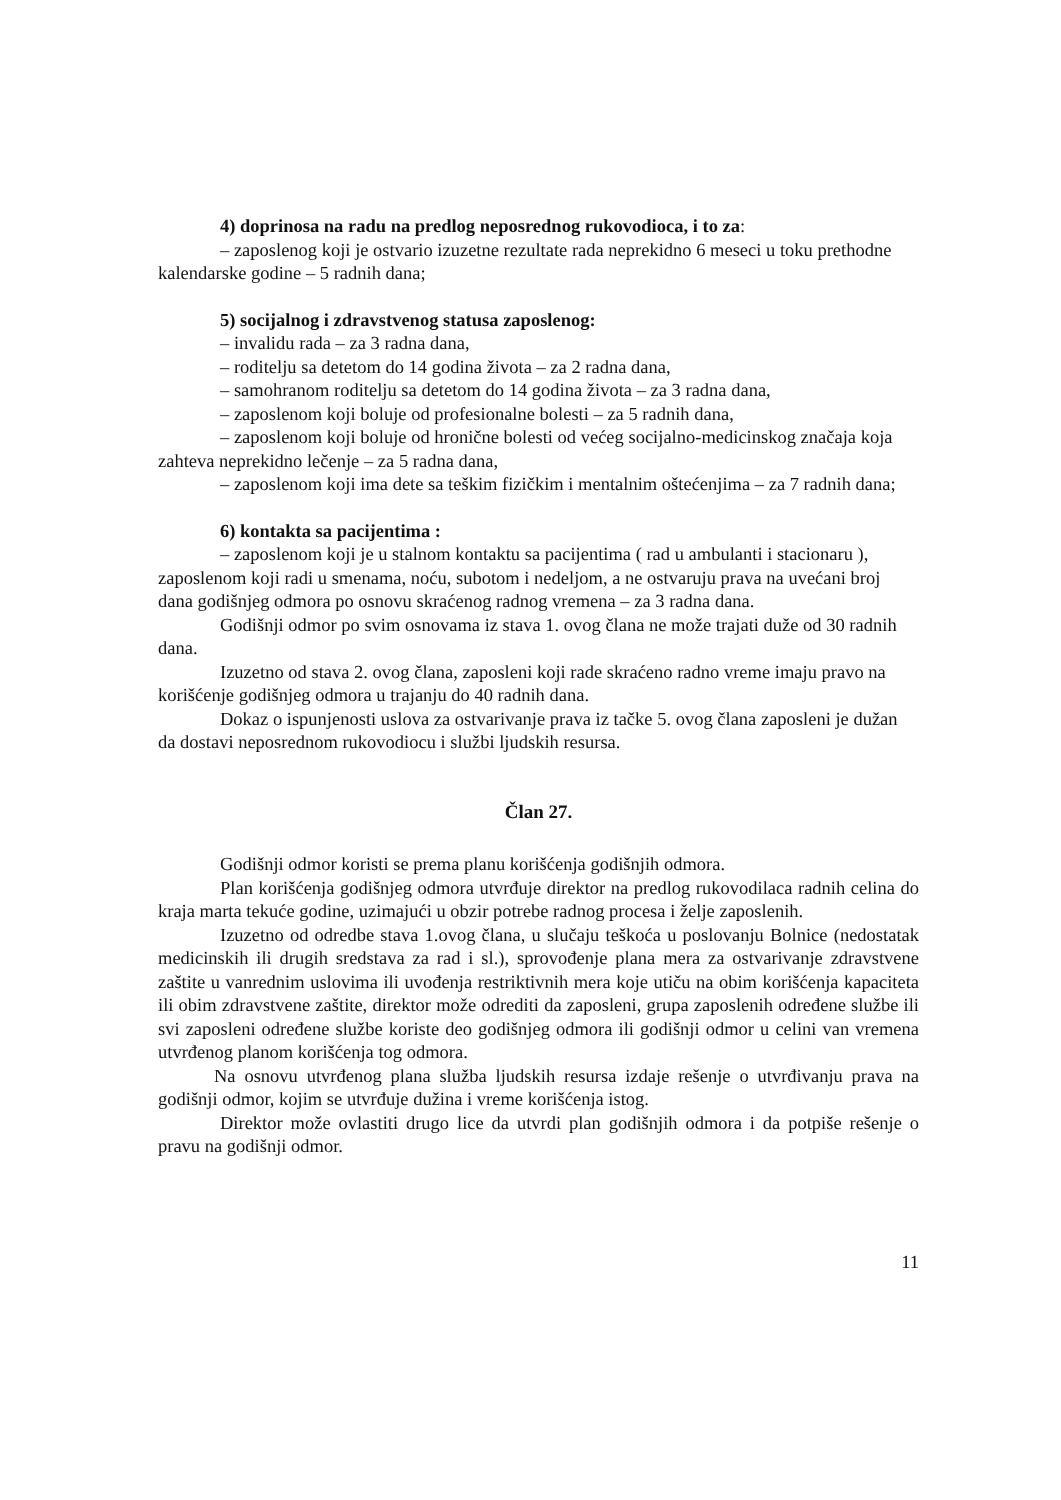4) doprinosa na radu na predlog neposrednog rukovodioca, i to za:
– zaposlenog koji je ostvario izuzetne rezultate rada neprekidno 6 meseci u toku prethodne kalendarske godine – 5 radnih dana;
5) socijalnog i zdravstvenog statusa zaposlenog:
– invalidu rada – za 3 radna dana,
– roditelju sa detetom do 14 godina života – za 2 radna dana,
– samohranom roditelju sa detetom do 14 godina života – za 3 radna dana,
– zaposlenom koji boluje od profesionalne bolesti – za 5 radnih dana,
– zaposlenom koji boluje od hronične bolesti od većeg socijalno-medicinskog značaja koja zahteva neprekidno lečenje – za 5 radna dana,
– zaposlenom koji ima dete sa teškim fizičkim i mentalnim oštećenjima – za 7 radnih dana;
6) kontakta sa pacijentima :
– zaposlenom koji je u stalnom kontaktu sa pacijentima ( rad u ambulanti i stacionaru ), zaposlenom koji radi u smenama, noću, subotom i nedeljom, a ne ostvaruju prava na uvećani broj dana godišnjeg odmora po osnovu skraćenog radnog vremena – za 3 radna dana.
Godišnji odmor po svim osnovama iz stava 1. ovog člana ne može trajati duže od 30 radnih dana.
Izuzetno od stava 2. ovog člana, zaposleni koji rade skraćeno radno vreme imaju pravo na korišćenje godišnjeg odmora u trajanju do 40 radnih dana.
Dokaz o ispunjenosti uslova za ostvarivanje prava iz tačke 5. ovog člana zaposleni je dužan da dostavi neposrednom rukovodiocu i službi ljudskih resursa.
Član 27.
Godišnji odmor koristi se prema planu korišćenja godišnjih odmora.
Plan korišćenja godišnjeg odmora utvrđuje direktor na predlog rukovodilaca radnih celina do kraja marta tekuće godine, uzimajući u obzir potrebe radnog procesa i želje zaposlenih.
Izuzetno od odredbe stava 1.ovog člana, u slučaju teškoća u poslovanju Bolnice (nedostatak medicinskih ili drugih sredstava za rad i sl.), sprovođenje plana mera za ostvarivanje zdravstvene zaštite u vanrednim uslovima ili uvođenja restriktivnih mera koje utiču na obim korišćenja kapaciteta ili obim zdravstvene zaštite, direktor može odrediti da zaposleni, grupa zaposlenih određene službe ili svi zaposleni određene službe koriste deo godišnjeg odmora ili godišnji odmor u celini van vremena utvrđenog planom korišćenja tog odmora.
Na osnovu utvrđenog plana služba ljudskih resursa izdaje rešenje o utvrđivanju prava na godišnji odmor, kojim se utvrđuje dužina i vreme korišćenja istog.
Direktor može ovlastiti drugo lice da utvrdi plan godišnjih odmora i da potpiše rešenje o pravu na godišnji odmor.
11